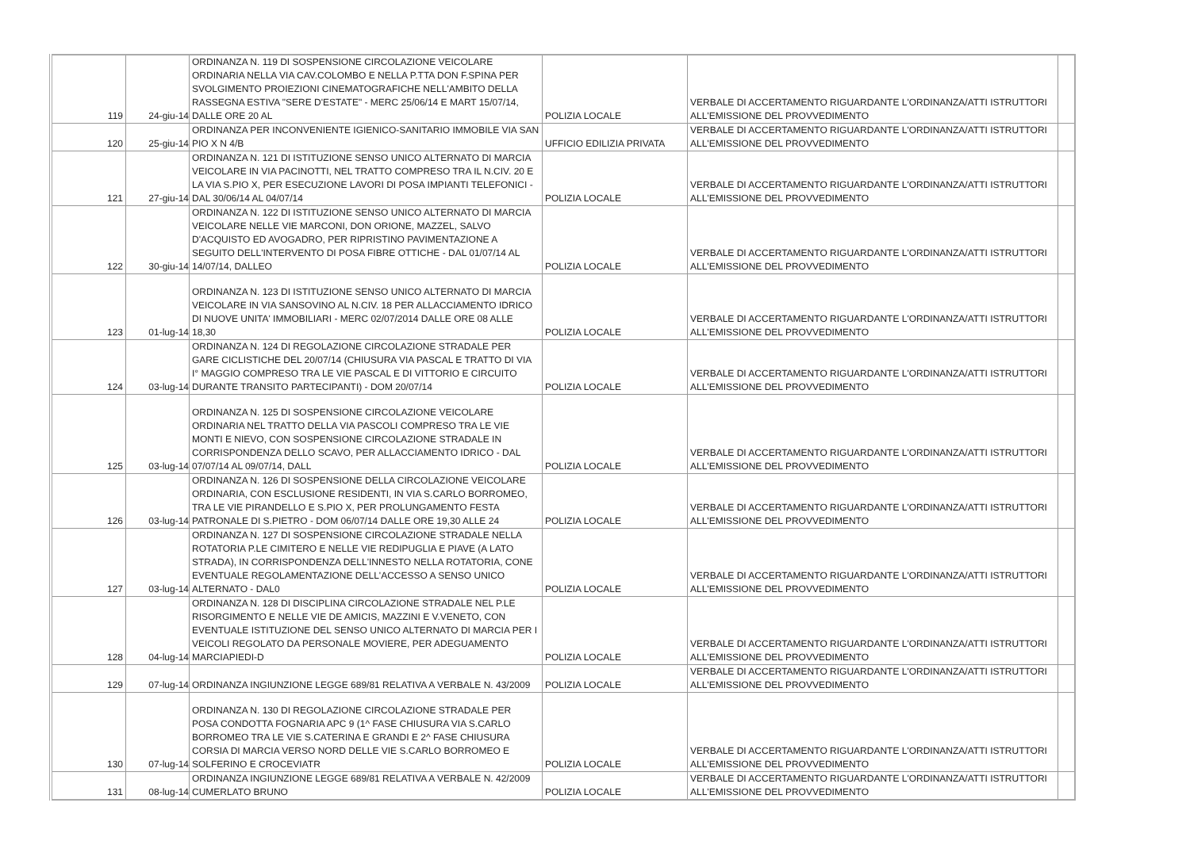| 119 | 24-giu-14 | ORDINANZA N. 119 DI SOSPENSIONE CIRCOLAZIONE VEICOLARE ORDINARIA NELLA VIA CAV.COLOMBO E NELLA P.TTA DON F.SPINA PER SVOLGIMENTO PROIEZIONI CINEMATOGRAFICHE NELL'AMBITO DELLA RASSEGNA ESTIVA "SERE D'ESTATE" - MERC 25/06/14 E MART 15/07/14, DALLE ORE 20 AL | POLIZIA LOCALE | VERBALE DI ACCERTAMENTO RIGUARDANTE L'ORDINANZA/ATTI ISTRUTTORI ALL'EMISSIONE DEL PROVVEDIMENTO | |
| 120 | 25-giu-14 | ORDINANZA PER INCONVENIENTE IGIENICO-SANITARIO IMMOBILE VIA SAN PIO X N 4/B | UFFICIO EDILIZIA PRIVATA | VERBALE DI ACCERTAMENTO RIGUARDANTE L'ORDINANZA/ATTI ISTRUTTORI ALL'EMISSIONE DEL PROVVEDIMENTO | |
| 121 | 27-giu-14 | ORDINANZA N. 121 DI ISTITUZIONE SENSO UNICO ALTERNATO DI MARCIA VEICOLARE IN VIA PACINOTTI, NEL TRATTO COMPRESO TRA IL N.CIV. 20 E LA VIA S.PIO X, PER ESECUZIONE LAVORI DI POSA IMPIANTI TELEFONICI - DAL 30/06/14 AL 04/07/14 | POLIZIA LOCALE | VERBALE DI ACCERTAMENTO RIGUARDANTE L'ORDINANZA/ATTI ISTRUTTORI ALL'EMISSIONE DEL PROVVEDIMENTO | |
| 122 | 30-giu-14 | ORDINANZA N. 122 DI ISTITUZIONE SENSO UNICO ALTERNATO DI MARCIA VEICOLARE NELLE VIE MARCONI, DON ORIONE, MAZZEL, SALVO D'ACQUISTO ED AVOGADRO, PER RIPRISTINO PAVIMENTAZIONE A SEGUITO DELL'INTERVENTO DI POSA FIBRE OTTICHE - DAL 01/07/14 AL 14/07/14, DALLEO | POLIZIA LOCALE | VERBALE DI ACCERTAMENTO RIGUARDANTE L'ORDINANZA/ATTI ISTRUTTORI ALL'EMISSIONE DEL PROVVEDIMENTO | |
| 123 | 01-lug-14 | ORDINANZA N. 123 DI ISTITUZIONE SENSO UNICO ALTERNATO DI MARCIA VEICOLARE IN VIA SANSOVINO AL N.CIV. 18 PER ALLACCIAMENTO IDRICO DI NUOVE UNITA' IMMOBILIARI - MERC 02/07/2014 DALLE ORE 08 ALLE 18,30 | POLIZIA LOCALE | VERBALE DI ACCERTAMENTO RIGUARDANTE L'ORDINANZA/ATTI ISTRUTTORI ALL'EMISSIONE DEL PROVVEDIMENTO | |
| 124 | 03-lug-14 | ORDINANZA N. 124 DI REGOLAZIONE CIRCOLAZIONE STRADALE PER GARE CICLISTICHE DEL 20/07/14 (CHIUSURA VIA PASCAL E TRATTO DI VIA I° MAGGIO COMPRESO TRA LE VIE PASCAL E DI VITTORIO E CIRCUITO DURANTE TRANSITO PARTECIPANTI) - DOM 20/07/14 | POLIZIA LOCALE | VERBALE DI ACCERTAMENTO RIGUARDANTE L'ORDINANZA/ATTI ISTRUTTORI ALL'EMISSIONE DEL PROVVEDIMENTO | |
| 125 | 03-lug-14 | ORDINANZA N. 125 DI SOSPENSIONE CIRCOLAZIONE VEICOLARE ORDINARIA NEL TRATTO DELLA VIA PASCOLI COMPRESO TRA LE VIE MONTI E NIEVO, CON SOSPENSIONE CIRCOLAZIONE STRADALE IN CORRISPONDENZA DELLO SCAVO, PER ALLACCIAMENTO IDRICO - DAL 07/07/14 AL 09/07/14, DALL | POLIZIA LOCALE | VERBALE DI ACCERTAMENTO RIGUARDANTE L'ORDINANZA/ATTI ISTRUTTORI ALL'EMISSIONE DEL PROVVEDIMENTO | |
| 126 | 03-lug-14 | ORDINANZA N. 126 DI SOSPENSIONE DELLA CIRCOLAZIONE VEICOLARE ORDINARIA, CON ESCLUSIONE RESIDENTI, IN VIA S.CARLO BORROMEO, TRA LE VIE PIRANDELLO E S.PIO X, PER PROLUNGAMENTO FESTA PATRONALE DI S.PIETRO - DOM 06/07/14 DALLE ORE 19,30 ALLE 24 | POLIZIA LOCALE | VERBALE DI ACCERTAMENTO RIGUARDANTE L'ORDINANZA/ATTI ISTRUTTORI ALL'EMISSIONE DEL PROVVEDIMENTO | |
| 127 | 03-lug-14 | ORDINANZA N. 127 DI SOSPENSIONE CIRCOLAZIONE STRADALE NELLA ROTATORIA P.LE CIMITERO E NELLE VIE REDIPUGLIA E PIAVE (A LATO STRADA), IN CORRISPONDENZA DELL'INNESTO NELLA ROTATORIA, CONE EVENTUALE REGOLAMENTAZIONE DELL'ACCESSO A SENSO UNICO ALTERNATO - DAL0 | POLIZIA LOCALE | VERBALE DI ACCERTAMENTO RIGUARDANTE L'ORDINANZA/ATTI ISTRUTTORI ALL'EMISSIONE DEL PROVVEDIMENTO | |
| 128 | 04-lug-14 | ORDINANZA N. 128 DI DISCIPLINA CIRCOLAZIONE STRADALE NEL P.LE RISORGIMENTO E NELLE VIE DE AMICIS, MAZZINI E V.VENETO, CON EVENTUALE ISTITUZIONE DEL SENSO UNICO ALTERNATO DI MARCIA PER I VEICOLI REGOLATO DA PERSONALE MOVIERE, PER ADEGUAMENTO MARCIAPIEDI-D | POLIZIA LOCALE | VERBALE DI ACCERTAMENTO RIGUARDANTE L'ORDINANZA/ATTI ISTRUTTORI ALL'EMISSIONE DEL PROVVEDIMENTO | |
| 129 | 07-lug-14 | ORDINANZA INGIUNZIONE LEGGE 689/81 RELATIVA A VERBALE N. 43/2009 | POLIZIA LOCALE | VERBALE DI ACCERTAMENTO RIGUARDANTE L'ORDINANZA/ATTI ISTRUTTORI ALL'EMISSIONE DEL PROVVEDIMENTO | |
| 130 | 07-lug-14 | ORDINANZA N. 130 DI REGOLAZIONE CIRCOLAZIONE STRADALE PER POSA CONDOTTA FOGNARIA APC 9 (1^ FASE CHIUSURA VIA S.CARLO BORROMEO TRA LE VIE S.CATERINA E GRANDI E 2^ FASE CHIUSURA CORSIA DI MARCIA VERSO NORD DELLE VIE S.CARLO BORROMEO E SOLFERINO E CROCEVIATR | POLIZIA LOCALE | VERBALE DI ACCERTAMENTO RIGUARDANTE L'ORDINANZA/ATTI ISTRUTTORI ALL'EMISSIONE DEL PROVVEDIMENTO | |
| 131 | 08-lug-14 | ORDINANZA INGIUNZIONE LEGGE 689/81 RELATIVA A VERBALE N. 42/2009 CUMERLATO BRUNO | POLIZIA LOCALE | VERBALE DI ACCERTAMENTO RIGUARDANTE L'ORDINANZA/ATTI ISTRUTTORI ALL'EMISSIONE DEL PROVVEDIMENTO | |